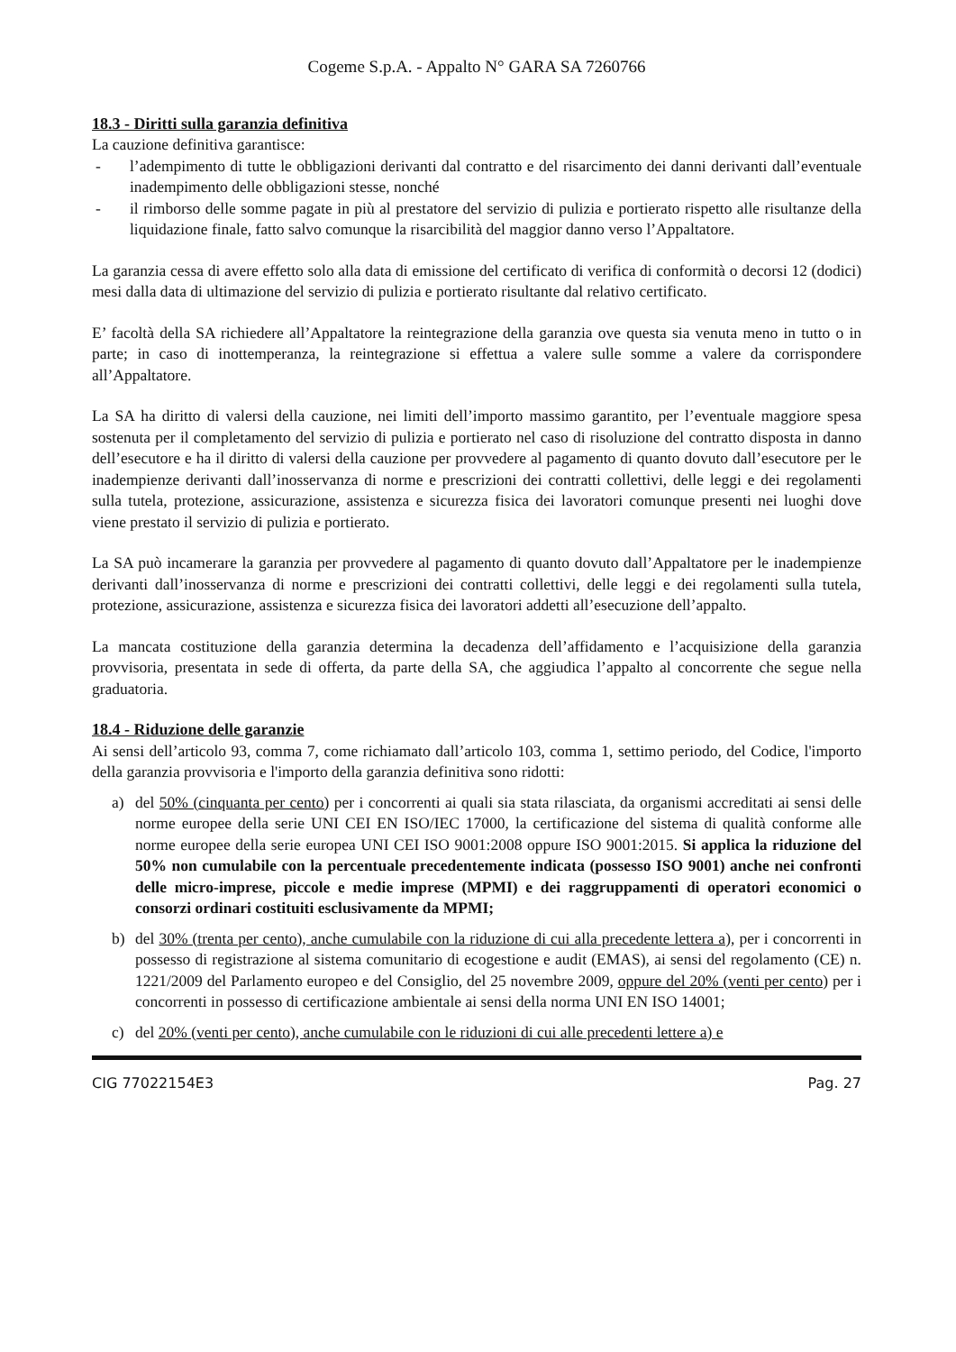Cogeme S.p.A. - Appalto N° GARA SA 7260766
18.3 - Diritti sulla garanzia definitiva
La cauzione definitiva garantisce:
- l’adempimento di tutte le obbligazioni derivanti dal contratto e del risarcimento dei danni derivanti dall’eventuale inadempimento delle obbligazioni stesse, nonché
- il rimborso delle somme pagate in più al prestatore del servizio di pulizia e portierato rispetto alle risultanze della liquidazione finale, fatto salvo comunque la risarcibilità del maggior danno verso l’Appaltatore.
La garanzia cessa di avere effetto solo alla data di emissione del certificato di verifica di conformità o decorsi 12 (dodici) mesi dalla data di ultimazione del servizio di pulizia e portierato risultante dal relativo certificato.
E’ facoltà della SA richiedere all’Appaltatore la reintegrazione della garanzia ove questa sia venuta meno in tutto o in parte; in caso di inottemperanza, la reintegrazione si effettua a valere sulle somme a valere da corrispondere all’Appaltatore.
La SA ha diritto di valersi della cauzione, nei limiti dell’importo massimo garantito, per l’eventuale maggiore spesa sostenuta per il completamento del servizio di pulizia e portierato nel caso di risoluzione del contratto disposta in danno dell’esecutore e ha il diritto di valersi della cauzione per provvedere al pagamento di quanto dovuto dall’esecutore per le inadempienze derivanti dall’inosservanza di norme e prescrizioni dei contratti collettivi, delle leggi e dei regolamenti sulla tutela, protezione, assicurazione, assistenza e sicurezza fisica dei lavoratori comunque presenti nei luoghi dove viene prestato il servizio di pulizia e portierato.
La SA può incamerare la garanzia per provvedere al pagamento di quanto dovuto dall’Appaltatore per le inadempienze derivanti dall’inosservanza di norme e prescrizioni dei contratti collettivi, delle leggi e dei regolamenti sulla tutela, protezione, assicurazione, assistenza e sicurezza fisica dei lavoratori addetti all’esecuzione dell’appalto.
La mancata costituzione della garanzia determina la decadenza dell’affidamento e l’acquisizione della garanzia provvisoria, presentata in sede di offerta, da parte della SA, che aggiudica l’appalto al concorrente che segue nella graduatoria.
18.4 - Riduzione delle garanzie
Ai sensi dell’articolo 93, comma 7, come richiamato dall’articolo 103, comma 1, settimo periodo, del Codice, l'importo della garanzia provvisoria e l'importo della garanzia definitiva sono ridotti:
a) del 50% (cinquanta per cento) per i concorrenti ai quali sia stata rilasciata, da organismi accreditati ai sensi delle norme europee della serie UNI CEI EN ISO/IEC 17000, la certificazione del sistema di qualità conforme alle norme europee della serie europea UNI CEI ISO 9001:2008 oppure ISO 9001:2015. Si applica la riduzione del 50% non cumulabile con la percentuale precedentemente indicata (possesso ISO 9001) anche nei confronti delle micro-imprese, piccole e medie imprese (MPMI) e dei raggruppamenti di operatori economici o consorzi ordinari costituiti esclusivamente da MPMI;
b) del 30% (trenta per cento), anche cumulabile con la riduzione di cui alla precedente lettera a), per i concorrenti in possesso di registrazione al sistema comunitario di ecogestione e audit (EMAS), ai sensi del regolamento (CE) n. 1221/2009 del Parlamento europeo e del Consiglio, del 25 novembre 2009, oppure del 20% (venti per cento) per i concorrenti in possesso di certificazione ambientale ai sensi della norma UNI EN ISO 14001;
c) del 20% (venti per cento), anche cumulabile con le riduzioni di cui alle precedenti lettere a) e
CIG 77022154E3 Pag. 27